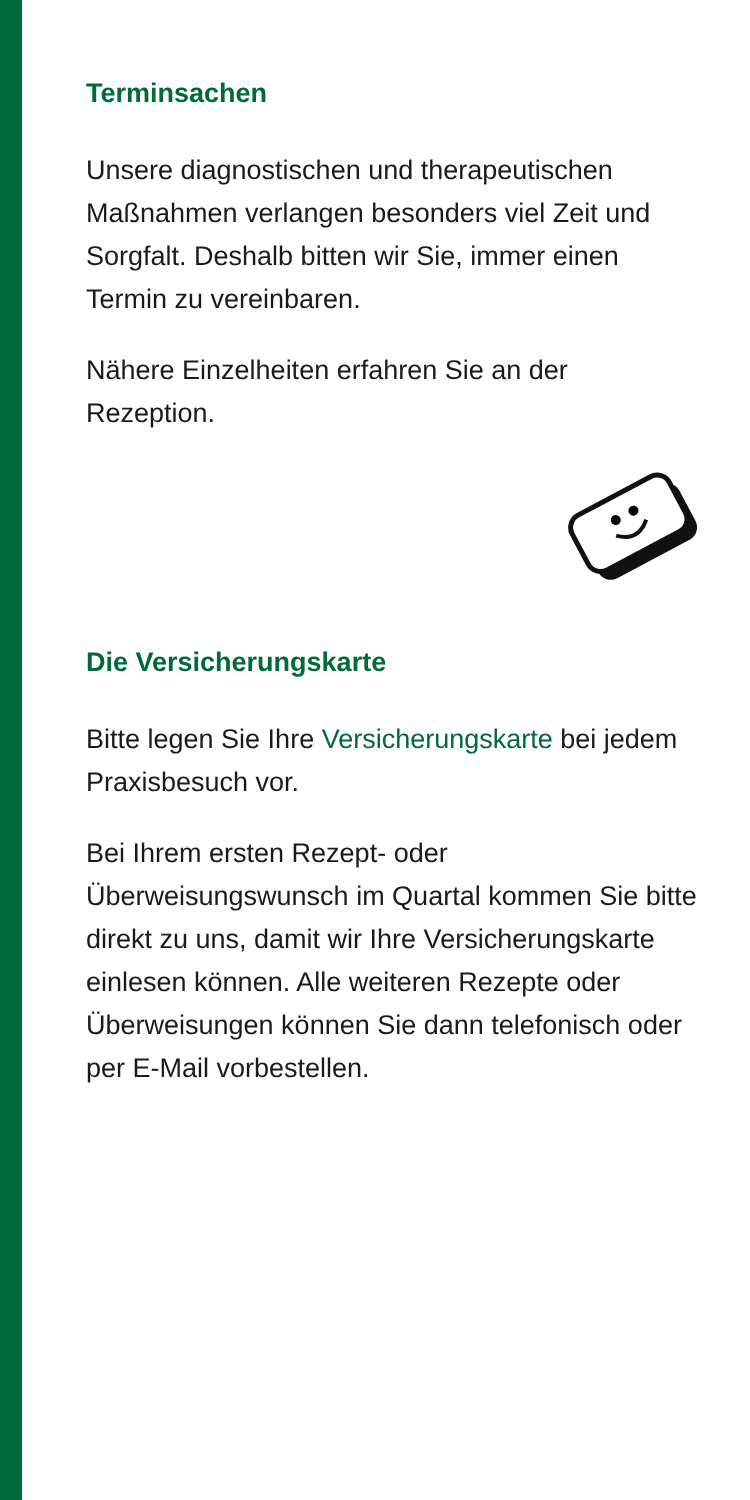Terminsachen
Unsere diagnostischen und therapeutischen Maßnahmen verlangen besonders viel Zeit und Sorgfalt. Deshalb bitten wir Sie, immer einen Termin zu vereinbaren.
Nähere Einzelheiten erfahren Sie an der Rezeption.
Die Versicherungskarte
Bitte legen Sie Ihre Versicherungskarte bei jedem Praxisbesuch vor.
Bei Ihrem ersten Rezept- oder Überweisungswunsch im Quartal kommen Sie bitte direkt zu uns, damit wir Ihre Versicherungskarte einlesen können. Alle weiteren Rezepte oder Überweisungen können Sie dann telefonisch oder per E-Mail vorbestellen.